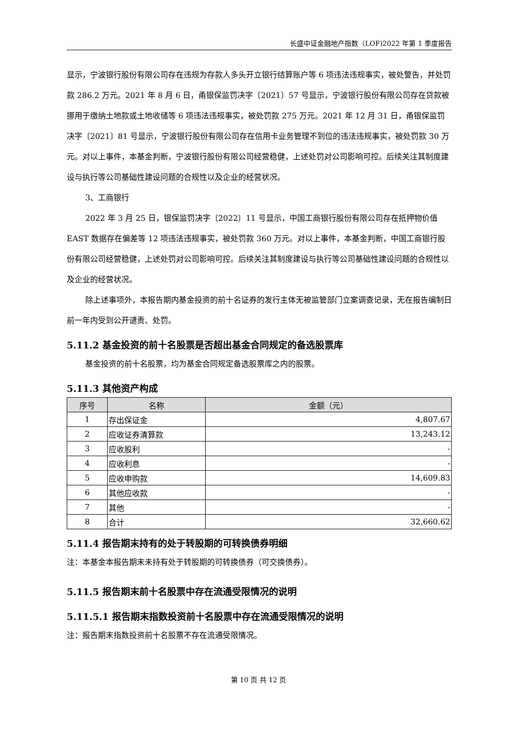长盛中证金融地产指数（LOF)2022 年第 1 季度报告
显示，宁波银行股份有限公司存在违规为存款人多头开立银行结算账户等 6 项违法违规事实，被处警告，并处罚款 286.2 万元。2021 年 8 月 6 日，甬银保监罚决字〔2021〕57 号显示，宁波银行股份有限公司存在贷款被挪用于缴纳土地款或土地收储等 6 项违法违规事实，被处罚款 275 万元。2021 年 12 月 31 日，甬银保监罚决字〔2021〕81 号显示，宁波银行股份有限公司存在信用卡业务管理不到位的违法违规事实，被处罚款 30 万元。对以上事件，本基金判断，宁波银行股份有限公司经营稳健，上述处罚对公司影响可控。后续关注其制度建设与执行等公司基础性建设问题的合规性以及企业的经营状况。
3、工商银行
2022 年 3 月 25 日，银保监罚决字〔2022〕11 号显示，中国工商银行股份有限公司存在抵押物价值 EAST 数据存在偏差等 12 项违法违规事实，被处罚款 360 万元。对以上事件，本基金判断，中国工商银行股份有限公司经营稳健，上述处罚对公司影响可控。后续关注其制度建设与执行等公司基础性建设问题的合规性以及企业的经营状况。
除上述事项外，本报告期内基金投资的前十名证券的发行主体无被监管部门立案调查记录，无在报告编制日前一年内受到公开谴责、处罚。
5.11.2 基金投资的前十名股票是否超出基金合同规定的备选股票库
基金投资的前十名股票，均为基金合同规定备选股票库之内的股票。
5.11.3 其他资产构成
| 序号 | 名称 | 金额（元） |
| --- | --- | --- |
| 1 | 存出保证金 | 4,807.67 |
| 2 | 应收证券清算款 | 13,243.12 |
| 3 | 应收股利 | - |
| 4 | 应收利息 | - |
| 5 | 应收申购款 | 14,609.83 |
| 6 | 其他应收款 | - |
| 7 | 其他 | - |
| 8 | 合计 | 32,660.62 |
5.11.4 报告期末持有的处于转股期的可转换债券明细
注：本基金本报告期末未持有处于转股期的可转换债券（可交换债券）。
5.11.5 报告期末前十名股票中存在流通受限情况的说明
5.11.5.1 报告期末指数投资前十名股票中存在流通受限情况的说明
注：报告期末指数投资前十名股票不存在流通受限情况。
第 10 页 共 12 页